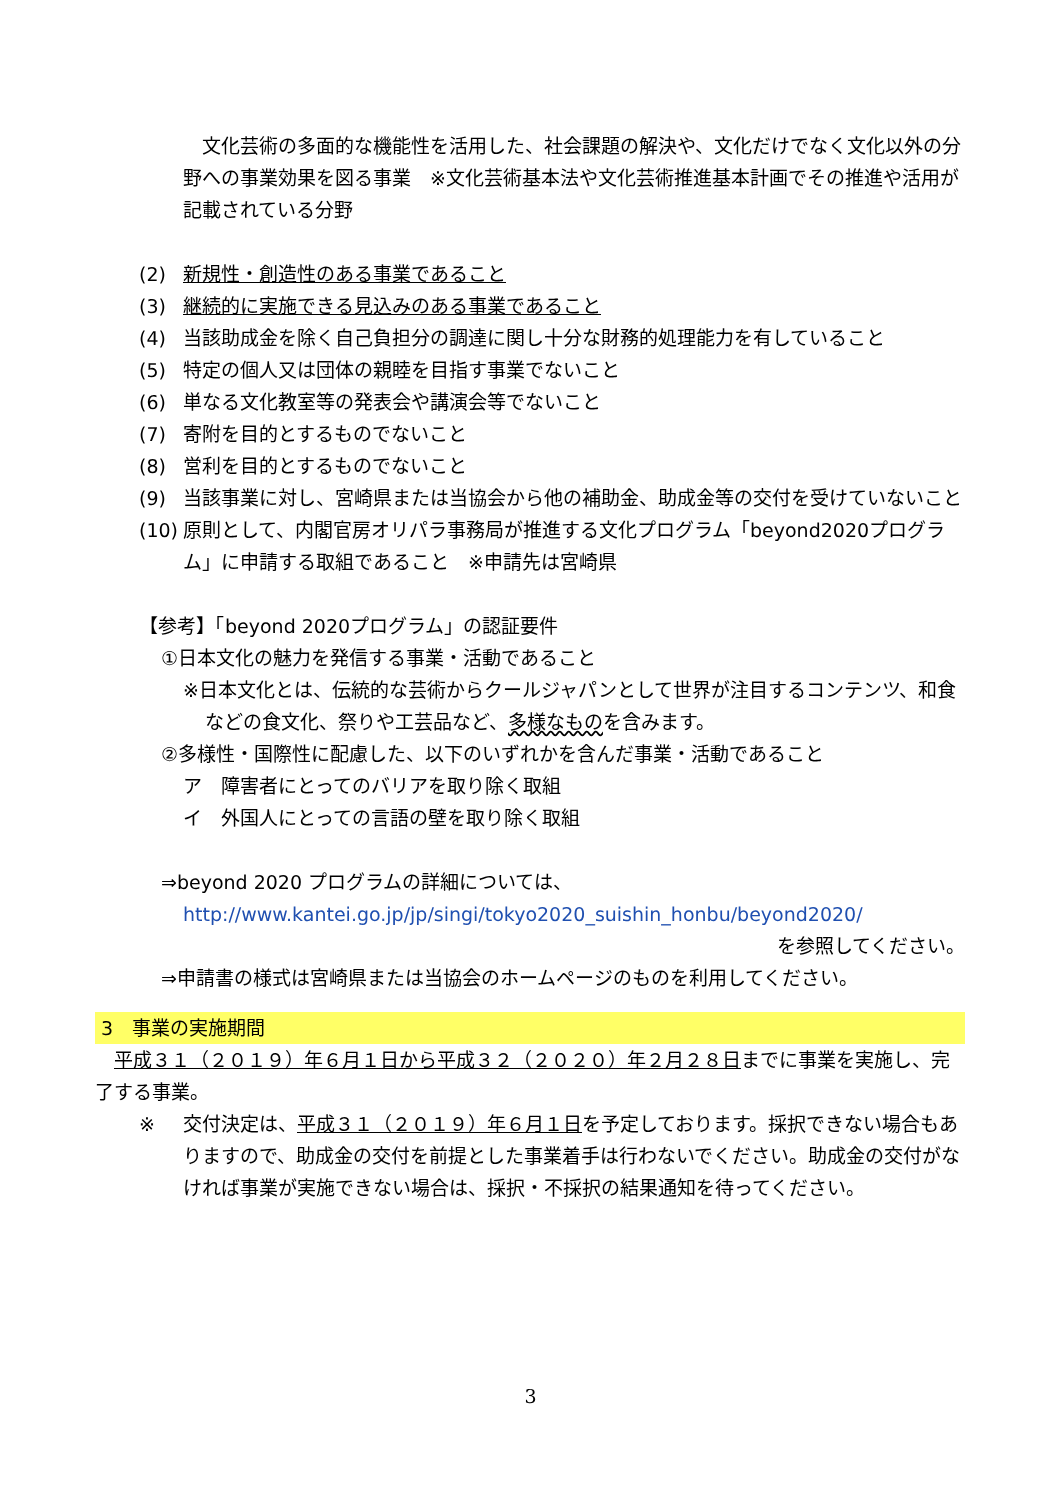文化芸術の多面的な機能性を活用した、社会課題の解決や、文化だけでなく文化以外の分野への事業効果を図る事業　※文化芸術基本法や文化芸術推進基本計画でその推進や活用が記載されている分野
(2) 新規性・創造性のある事業であること
(3) 継続的に実施できる見込みのある事業であること
(4) 当該助成金を除く自己負担分の調達に関し十分な財務的処理能力を有していること
(5) 特定の個人又は団体の親睦を目指す事業でないこと
(6) 単なる文化教室等の発表会や講演会等でないこと
(7) 寄附を目的とするものでないこと
(8) 営利を目的とするものでないこと
(9) 当該事業に対し、宮崎県または当協会から他の補助金、助成金等の交付を受けていないこと
(10) 原則として、内閣官房オリパラ事務局が推進する文化プログラム「beyond2020プログラム」に申請する取組であること　※申請先は宮崎県
【参考】「beyond 2020プログラム」の認証要件
①日本文化の魅力を発信する事業・活動であること
※日本文化とは、伝統的な芸術からクールジャパンとして世界が注目するコンテンツ、和食などの食文化、祭りや工芸品など、多様なものを含みます。
②多様性・国際性に配慮した、以下のいずれかを含んだ事業・活動であること
ア　障害者にとってのバリアを取り除く取組
イ　外国人にとっての言語の壁を取り除く取組
⇒beyond 2020 プログラムの詳細については、
http://www.kantei.go.jp/jp/singi/tokyo2020_suishin_honbu/beyond2020/
を参照してください。
⇒申請書の様式は宮崎県または当協会のホームページのものを利用してください。
3　事業の実施期間
　平成３１（２０１９）年６月１日から平成３２（２０２０）年２月２８日までに事業を実施し、完了する事業。
※ 交付決定は、平成３１（２０１９）年６月１日を予定しております。採択できない場合もありますので、助成金の交付を前提とした事業着手は行わないでください。助成金の交付がなければ事業が実施できない場合は、採択・不採択の結果通知を待ってください。
3